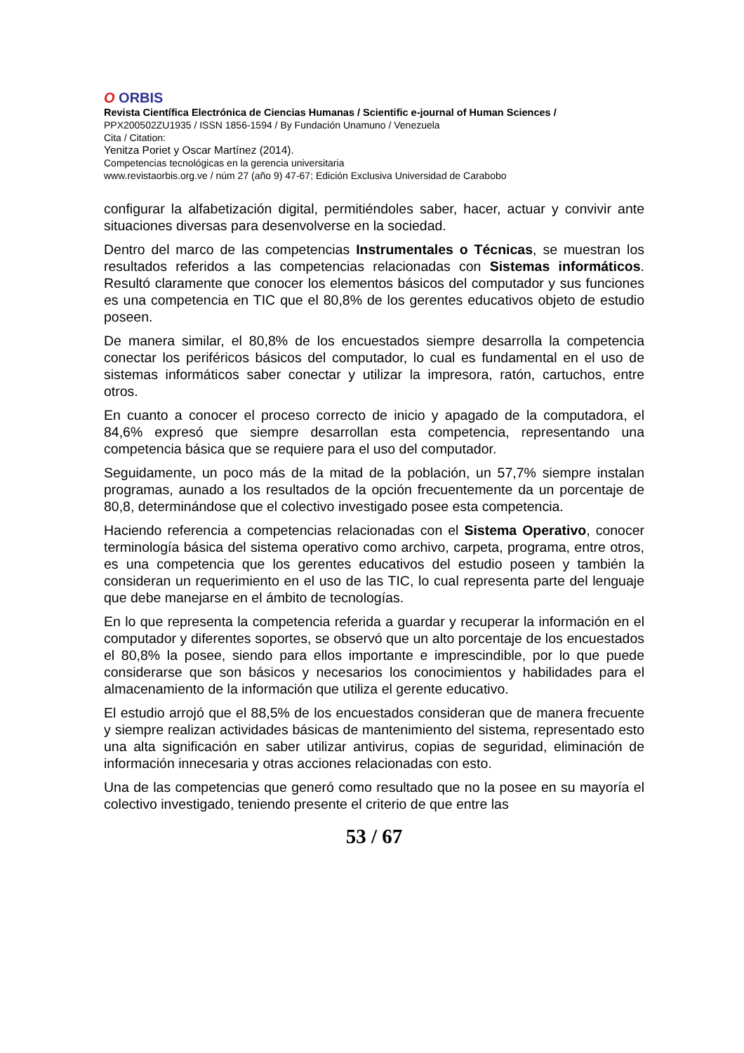O ORBIS
Revista Científica Electrónica de Ciencias Humanas / Scientific e-journal of Human Sciences /
PPX200502ZU1935 / ISSN 1856-1594 / By Fundación Unamuno / Venezuela
Cita / Citation:
Yenitza Poriet y Oscar Martínez (2014).
Competencias tecnológicas en la gerencia universitaria
www.revistaorbis.org.ve / núm 27 (año 9) 47-67; Edición Exclusiva Universidad de Carabobo
configurar la alfabetización digital, permitiéndoles saber, hacer, actuar y convivir ante situaciones diversas para desenvolverse en la sociedad.
Dentro del marco de las competencias Instrumentales o Técnicas, se muestran los resultados referidos a las competencias relacionadas con Sistemas informáticos. Resultó claramente que conocer los elementos básicos del computador y sus funciones es una competencia en TIC que el 80,8% de los gerentes educativos objeto de estudio poseen.
De manera similar, el 80,8% de los encuestados siempre desarrolla la competencia conectar los periféricos básicos del computador, lo cual es fundamental en el uso de sistemas informáticos saber conectar y utilizar la impresora, ratón, cartuchos, entre otros.
En cuanto a conocer el proceso correcto de inicio y apagado de la computadora, el 84,6% expresó que siempre desarrollan esta competencia, representando una competencia básica que se requiere para el uso del computador.
Seguidamente, un poco más de la mitad de la población, un 57,7% siempre instalan programas, aunado a los resultados de la opción frecuentemente da un porcentaje de 80,8, determinándose que el colectivo investigado posee esta competencia.
Haciendo referencia a competencias relacionadas con el Sistema Operativo, conocer terminología básica del sistema operativo como archivo, carpeta, programa, entre otros, es una competencia que los gerentes educativos del estudio poseen y también la consideran un requerimiento en el uso de las TIC, lo cual representa parte del lenguaje que debe manejarse en el ámbito de tecnologías.
En lo que representa la competencia referida a guardar y recuperar la información en el computador y diferentes soportes, se observó que un alto porcentaje de los encuestados el 80,8% la posee, siendo para ellos importante e imprescindible, por lo que puede considerarse que son básicos y necesarios los conocimientos y habilidades para el almacenamiento de la información que utiliza el gerente educativo.
El estudio arrojó que el 88,5% de los encuestados consideran que de manera frecuente y siempre realizan actividades básicas de mantenimiento del sistema, representado esto una alta significación en saber utilizar antivirus, copias de seguridad, eliminación de información innecesaria y otras acciones relacionadas con esto.
Una de las competencias que generó como resultado que no la posee en su mayoría el colectivo investigado, teniendo presente el criterio de que entre las
53 / 67